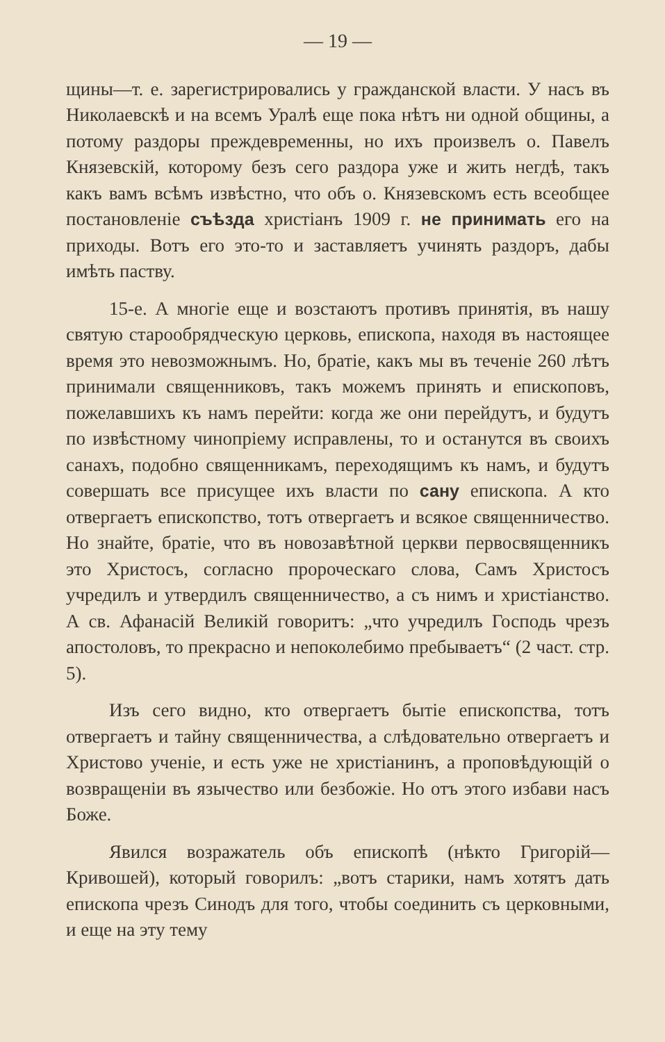— 19 —
щины—т. е. зарегистрировались у гражданской власти. У насъ въ Николаевскѣ и на всемъ Уралѣ еще пока нѣтъ ни одной общины, а потому раздоры преждевременны, но ихъ произвелъ о. Павелъ Князевскій, которому безъ сего раздора уже и жить негдѣ, такъ какъ вамъ всѣмъ извѣстно, что объ о. Князевскомъ есть всеобщее постановленіе съѣзда христіанъ 1909 г. не принимать его на приходы. Вотъ его это-то и заставляетъ учинять раздоръ, дабы имѣть паству.
15-е. А многіе еще и возстаютъ противъ принятія, въ нашу святую старообрядческую церковь, епископа, находя въ настоящее время это невозможнымъ. Но, братіе, какъ мы въ теченіе 260 лѣтъ принимали священниковъ, такъ можемъ принять и епископовъ, пожелавшихъ къ намъ перейти: когда же они перейдутъ, и будутъ по извѣстному чинопріему исправлены, то и останутся въ своихъ санахъ, подобно священникамъ, переходящимъ къ намъ, и будутъ совершать все присущее ихъ власти по сану епископа. А кто отвергаетъ епископство, тотъ отвергаетъ и всякое священничество. Но знайте, братіе, что въ новозавѣтной церкви первосвященникъ это Христосъ, согласно пророческаго слова, Самъ Христосъ учредилъ и утвердилъ священничество, а съ нимъ и христіанство. А св. Афанасій Великій говоритъ: „что учредилъ Господь чрезъ апостоловъ, то прекрасно и непоколебимо пребываетъ“ (2 част. стр. 5).
Изъ сего видно, кто отвергаетъ бытіе епископства, тотъ отвергаетъ и тайну священничества, а слѣдовательно отвергаетъ и Христово ученіе, и есть уже не христіанинъ, а проповѣдующій о возвращеніи въ язычество или безбожіе. Но отъ этого избави насъ Боже.
Явился возражатель объ епископѣ (нѣкто Григорій—Кривошей), который говорилъ: „вотъ старики, намъ хотятъ дать епископа чрезъ Синодъ для того, чтобы соединить съ церковными, и еще на эту тему